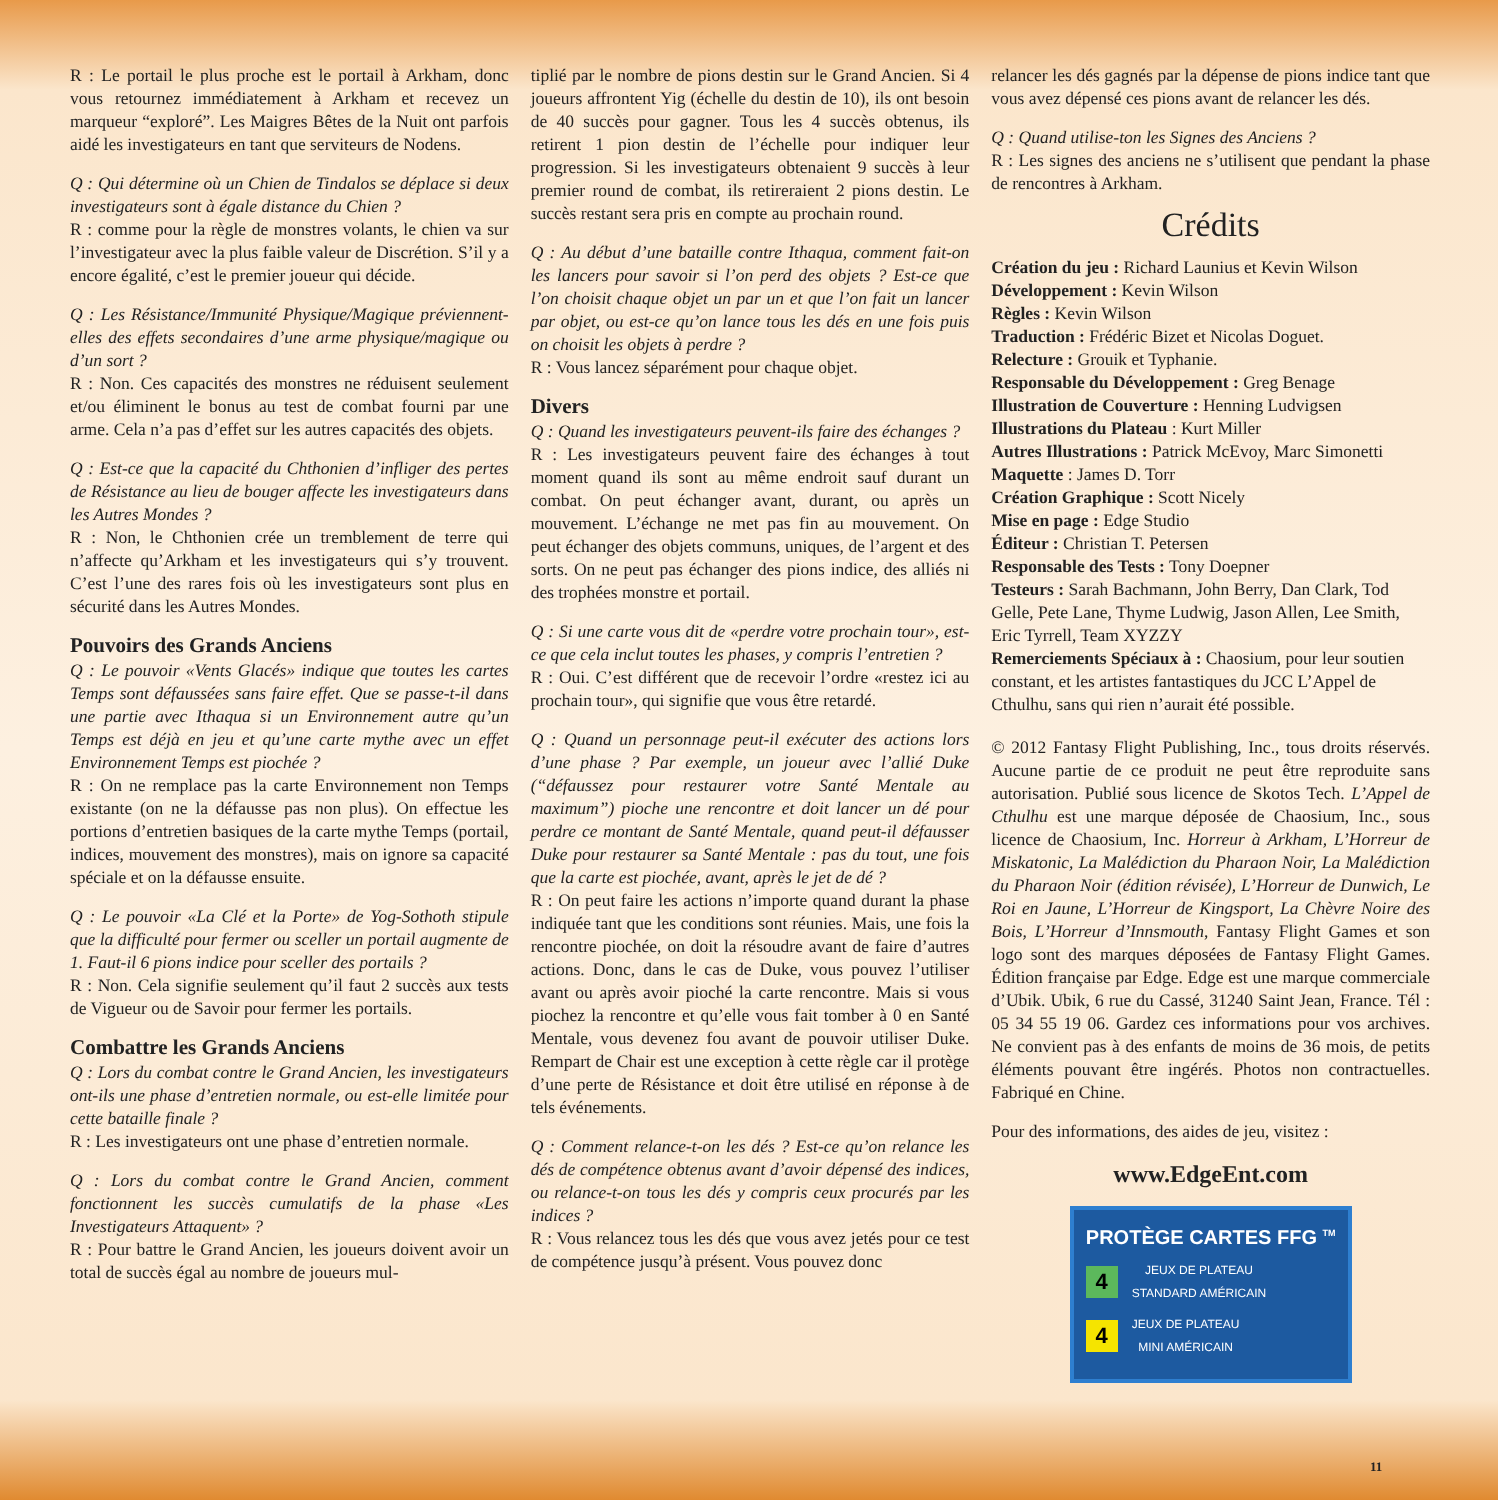R : Le portail le plus proche est le portail à Arkham, donc vous retournez immédiatement à Arkham et recevez un marqueur “exploré”. Les Maigres Bêtes de la Nuit ont parfois aidé les investigateurs en tant que serviteurs de Nodens.
Q : Qui détermine où un Chien de Tindalos se déplace si deux investigateurs sont à égale distance du Chien ?
R : comme pour la règle de monstres volants, le chien va sur l’investigateur avec la plus faible valeur de Discrétion. S’il y a encore égalité, c’est le premier joueur qui décide.
Q : Les Résistance/Immunité Physique/Magique préviennent-elles des effets secondaires d’une arme physique/magique ou d’un sort ?
R : Non. Ces capacités des monstres ne réduisent seulement et/ou éliminent le bonus au test de combat fourni par une arme. Cela n’a pas d’effet sur les autres capacités des objets.
Q : Est-ce que la capacité du Chthonien d’infliger des pertes de Résistance au lieu de bouger affecte les investigateurs dans les Autres Mondes ?
R : Non, le Chthonien crée un tremblement de terre qui n’affecte qu’Arkham et les investigateurs qui s’y trouvent. C’est l’une des rares fois où les investigateurs sont plus en sécurité dans les Autres Mondes.
Pouvoirs des Grands Anciens
Q : Le pouvoir «Vents Glacés» indique que toutes les cartes Temps sont défaussées sans faire effet. Que se passe-t-il dans une partie avec Ithaqua si un Environnement autre qu’un Temps est déjà en jeu et qu’une carte mythe avec un effet Environnement Temps est piochée ?
R : On ne remplace pas la carte Environnement non Temps existante (on ne la défausse pas non plus). On effectue les portions d’entretien basiques de la carte mythe Temps (portail, indices, mouvement des monstres), mais on ignore sa capacité spéciale et on la défausse ensuite.
Q : Le pouvoir «La Clé et la Porte» de Yog-Sothoth stipule que la difficulté pour fermer ou sceller un portail augmente de 1. Faut-il 6 pions indice pour sceller des portails ?
R : Non. Cela signifie seulement qu’il faut 2 succès aux tests de Vigueur ou de Savoir pour fermer les portails.
Combattre les Grands Anciens
Q : Lors du combat contre le Grand Ancien, les investigateurs ont-ils une phase d’entretien normale, ou est-elle limitée pour cette bataille finale ?
R : Les investigateurs ont une phase d’entretien normale.
Q : Lors du combat contre le Grand Ancien, comment fonctionnent les succès cumulatifs de la phase «Les Investigateurs Attaquent» ?
R : Pour battre le Grand Ancien, les joueurs doivent avoir un total de succès égal au nombre de joueurs mul-
tiplié par le nombre de pions destin sur le Grand Ancien. Si 4 joueurs affrontent Yig (échelle du destin de 10), ils ont besoin de 40 succès pour gagner. Tous les 4 succès obtenus, ils retirent 1 pion destin de l’échelle pour indiquer leur progression. Si les investigateurs obtenaient 9 succès à leur premier round de combat, ils retireraient 2 pions destin. Le succès restant sera pris en compte au prochain round.
Q : Au début d’une bataille contre Ithaqua, comment fait-on les lancers pour savoir si l’on perd des objets ? Est-ce que l’on choisit chaque objet un par un et que l’on fait un lancer par objet, ou est-ce qu’on lance tous les dés en une fois puis on choisit les objets à perdre ?
R : Vous lancez séparément pour chaque objet.
Divers
Q : Quand les investigateurs peuvent-ils faire des échanges ?
R : Les investigateurs peuvent faire des échanges à tout moment quand ils sont au même endroit sauf durant un combat. On peut échanger avant, durant, ou après un mouvement. L’échange ne met pas fin au mouvement. On peut échanger des objets communs, uniques, de l’argent et des sorts. On ne peut pas échanger des pions indice, des alliés ni des trophées monstre et portail.
Q : Si une carte vous dit de «perdre votre prochain tour», est-ce que cela inclut toutes les phases, y compris l’entretien ?
R : Oui. C’est différent que de recevoir l’ordre «restez ici au prochain tour», qui signifie que vous être retardé.
Q : Quand un personnage peut-il exécuter des actions lors d’une phase ? Par exemple, un joueur avec l’allié Duke (“défaussez pour restaurer votre Santé Mentale au maximum”) pioche une rencontre et doit lancer un dé pour perdre ce montant de Santé Mentale, quand peut-il défausser Duke pour restaurer sa Santé Mentale : pas du tout, une fois que la carte est piochée, avant, après le jet de dé ?
R : On peut faire les actions n’importe quand durant la phase indiquée tant que les conditions sont réunies. Mais, une fois la rencontre piochée, on doit la résoudre avant de faire d’autres actions. Donc, dans le cas de Duke, vous pouvez l’utiliser avant ou après avoir pioché la carte rencontre. Mais si vous piochez la rencontre et qu’elle vous fait tomber à 0 en Santé Mentale, vous devenez fou avant de pouvoir utiliser Duke. Rempart de Chair est une exception à cette règle car il protège d’une perte de Résistance et doit être utilisé en réponse à de tels événements.
Q : Comment relance-t-on les dés ? Est-ce qu’on relance les dés de compétence obtenus avant d’avoir dépensé des indices, ou relance-t-on tous les dés y compris ceux procurés par les indices ?
R : Vous relancez tous les dés que vous avez jetés pour ce test de compétence jusqu’à présent. Vous pouvez donc
relancer les dés gagnés par la dépense de pions indice tant que vous avez dépensé ces pions avant de relancer les dés.
Q : Quand utilise-ton les Signes des Anciens ?
R : Les signes des anciens ne s’utilisent que pendant la phase de rencontres à Arkham.
Crédits
Création du jeu : Richard Launius et Kevin Wilson
Développement : Kevin Wilson
Règles : Kevin Wilson
Traduction : Frédéric Bizet et Nicolas Doguet.
Relecture : Grouik et Typhanie.
Responsable du Développement : Greg Benage
Illustration de Couverture : Henning Ludvigsen
Illustrations du Plateau : Kurt Miller
Autres Illustrations : Patrick McEvoy, Marc Simonetti
Maquette : James D. Torr
Création Graphique : Scott Nicely
Mise en page : Edge Studio
Éditeur : Christian T. Petersen
Responsable des Tests : Tony Doepner
Testeurs : Sarah Bachmann, John Berry, Dan Clark, Tod Gelle, Pete Lane, Thyme Ludwig, Jason Allen, Lee Smith, Eric Tyrrell, Team XYZZY
Remerciements Spéciaux à : Chaosium, pour leur soutien constant, et les artistes fantastiques du JCC L’Appel de Cthulhu, sans qui rien n’aurait été possible.
© 2012 Fantasy Flight Publishing, Inc., tous droits réservés. Aucune partie de ce produit ne peut être reproduite sans autorisation. Publié sous licence de Skotos Tech. L’Appel de Cthulhu est une marque déposée de Chaosium, Inc., sous licence de Chaosium, Inc. Horreur à Arkham, L’Horreur de Miskatonic, La Malédiction du Pharaon Noir, La Malédiction du Pharaon Noir (édition révisée), L’Horreur de Dunwich, Le Roi en Jaune, L’Horreur de Kingsport, La Chèvre Noire des Bois, L’Horreur d’Innsmouth, Fantasy Flight Games et son logo sont des marques déposées de Fantasy Flight Games. Édition française par Edge. Edge est une marque commerciale d’Ubik. Ubik, 6 rue du Cassé, 31240 Saint Jean, France. Tél : 05 34 55 19 06. Gardez ces informations pour vos archives. Ne convient pas à des enfants de moins de 36 mois, de petits éléments pouvant être ingérés. Photos non contractuelles. Fabriqué en Chine.
Pour des informations, des aides de jeu, visitez :
www.EdgeEnt.com
PROTÈGE CARTES FFG <sup>TM</sup>
4
JEUX DE PLATEAU
STANDARD AMÉRICAIN
4
JEUX DE PLATEAU
MINI AMÉRICAIN
11